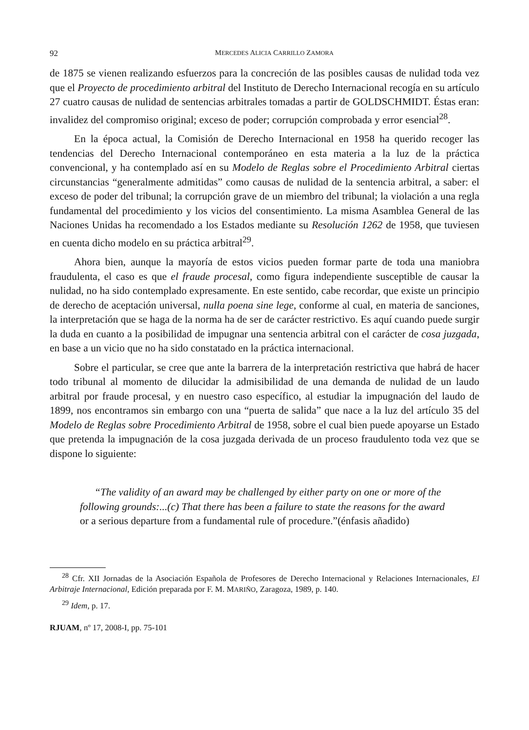92 MERCEDES ALICIA CARRILLO ZAMORA
de 1875 se vienen realizando esfuerzos para la concreción de las posibles causas de nulidad toda vez que el Proyecto de procedimiento arbitral del Instituto de Derecho Internacional recogía en su artículo 27 cuatro causas de nulidad de sentencias arbitrales tomadas a partir de GOLDSCHMIDT. Éstas eran: invalidez del compromiso original; exceso de poder; corrupción comprobada y error esencial<sup>28</sup>.
En la época actual, la Comisión de Derecho Internacional en 1958 ha querido recoger las tendencias del Derecho Internacional contemporáneo en esta materia a la luz de la práctica convencional, y ha contemplado así en su Modelo de Reglas sobre el Procedimiento Arbitral ciertas circunstancias “generalmente admitidas” como causas de nulidad de la sentencia arbitral, a saber: el exceso de poder del tribunal; la corrupción grave de un miembro del tribunal; la violación a una regla fundamental del procedimiento y los vicios del consentimiento. La misma Asamblea General de las Naciones Unidas ha recomendado a los Estados mediante su Resolución 1262 de 1958, que tuviesen en cuenta dicho modelo en su práctica arbitral<sup>29</sup>.
Ahora bien, aunque la mayoría de estos vicios pueden formar parte de toda una maniobra fraudulenta, el caso es que el fraude procesal, como figura independiente susceptible de causar la nulidad, no ha sido contemplado expresamente. En este sentido, cabe recordar, que existe un principio de derecho de aceptación universal, nulla poena sine lege, conforme al cual, en materia de sanciones, la interpretación que se haga de la norma ha de ser de carácter restrictivo. Es aquí cuando puede surgir la duda en cuanto a la posibilidad de impugnar una sentencia arbitral con el carácter de cosa juzgada, en base a un vicio que no ha sido constatado en la práctica internacional.
Sobre el particular, se cree que ante la barrera de la interpretación restrictiva que habrá de hacer todo tribunal al momento de dilucidar la admisibilidad de una demanda de nulidad de un laudo arbitral por fraude procesal, y en nuestro caso específico, al estudiar la impugnación del laudo de 1899, nos encontramos sin embargo con una “puerta de salida” que nace a la luz del artículo 35 del Modelo de Reglas sobre Procedimiento Arbitral de 1958, sobre el cual bien puede apoyarse un Estado que pretenda la impugnación de la cosa juzgada derivada de un proceso fraudulento toda vez que se dispone lo siguiente:
“The validity of an award may be challenged by either party on one or more of the following grounds:...(c) That there has been a failure to state the reasons for the award or a serious departure from a fundamental rule of procedure.”(énfasis añadido)
<sup>28</sup> Cfr. XII Jornadas de la Asociación Española de Profesores de Derecho Internacional y Relaciones Internacionales, El Arbitraje Internacional, Edición preparada por F. M. MARIÑO, Zaragoza, 1989, p. 140.
<sup>29</sup> Idem, p. 17.
RJUAM, nº 17, 2008-I, pp. 75-101